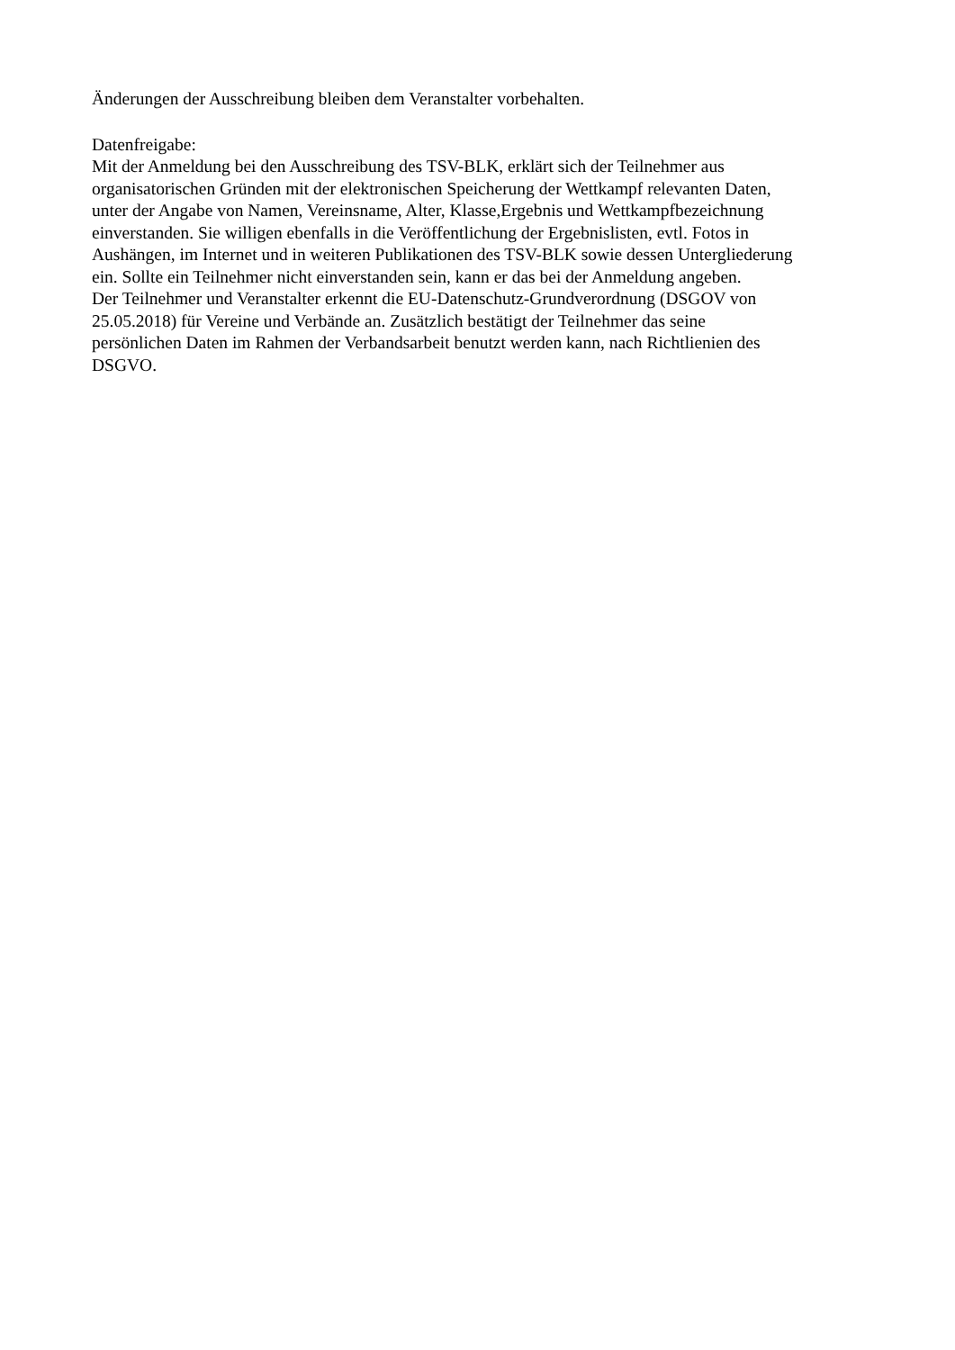Änderungen der Ausschreibung bleiben dem Veranstalter vorbehalten.
Datenfreigabe:
Mit der Anmeldung bei den Ausschreibung des TSV-BLK, erklärt sich der Teilnehmer aus
organisatorischen Gründen mit der elektronischen Speicherung der Wettkampf relevanten Daten,
unter der Angabe von Namen, Vereinsname, Alter, Klasse,Ergebnis und Wettkampfbezeichnung
einverstanden. Sie willigen ebenfalls in die Veröffentlichung der Ergebnislisten, evtl. Fotos in
Aushängen, im Internet und in weiteren Publikationen des TSV-BLK sowie dessen Untergliederung
ein. Sollte ein Teilnehmer nicht einverstanden sein, kann er das bei der Anmeldung angeben.
Der Teilnehmer und Veranstalter erkennt die EU-Datenschutz-Grundverordnung (DSGOV von
25.05.2018) für Vereine und Verbände an. Zusätzlich bestätigt der Teilnehmer das seine
persönlichen Daten im Rahmen der Verbandsarbeit benutzt werden kann, nach Richtlienien des
DSGVO.